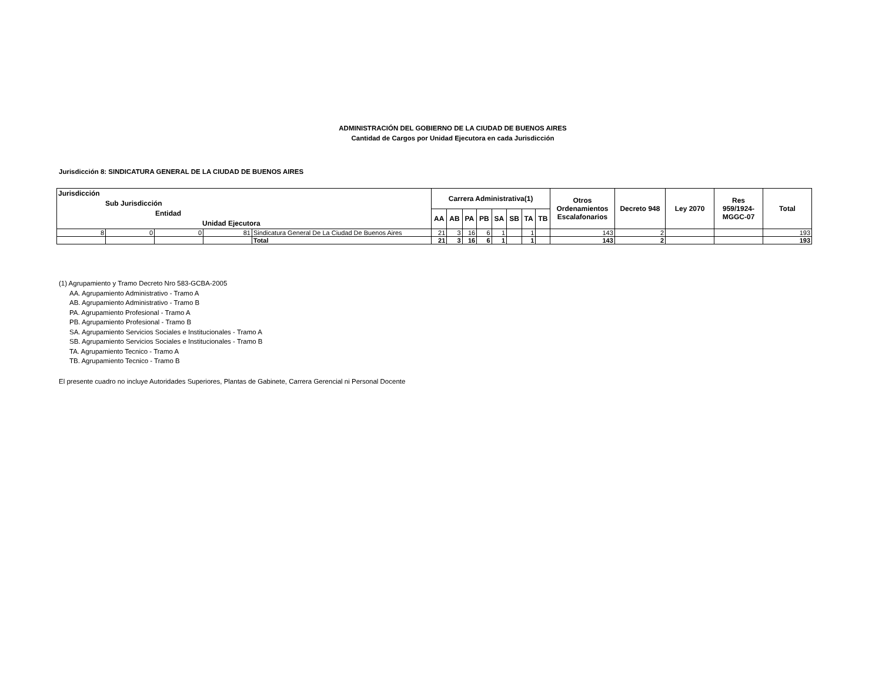ADMINISTRACIÓN DEL GOBIERNO DE LA CIUDAD DE BUENOS AIRES
Cantidad de Cargos por Unidad Ejecutora en cada Jurisdicción
Jurisdicción 8: SINDICATURA GENERAL DE LA CIUDAD DE BUENOS AIRES
| Jurisdicción Sub Jurisdicción Entidad Unidad Ejecutora | | | | | Carrera Administrativa(1) | | | | | | | | Otros Ordenamientos Escalafonarios | Decreto 948 | Ley 2070 | Res 959/1924- MGGC-07 | Total |
| --- | --- | --- | --- | --- | --- | --- | --- | --- | --- | --- | --- | --- | --- | --- | --- | --- | --- |
| | | | | | AA | AB | PA | PB | SA | SB | TA | TB | | | | | |
| 8 | 0 | 0 | 81 | Sindicatura General De La Ciudad De Buenos Aires | 21 | 3 | 16 | 6 | 1 | | 1 | | 143 | 2 | | | 193 |
| | | | | Total | 21 | 3 | 16 | 6 | 1 | | 1 | | 143 | 2 | | | 193 |
(1) Agrupamiento y Tramo Decreto Nro 583-GCBA-2005
AA. Agrupamiento Administrativo - Tramo A
AB. Agrupamiento Administrativo - Tramo B
PA. Agrupamiento Profesional - Tramo A
PB. Agrupamiento Profesional - Tramo B
SA. Agrupamiento Servicios Sociales e Institucionales - Tramo A
SB. Agrupamiento Servicios Sociales e Institucionales - Tramo B
TA. Agrupamiento Tecnico - Tramo A
TB. Agrupamiento Tecnico - Tramo B
El presente cuadro no incluye Autoridades Superiores, Plantas de Gabinete, Carrera Gerencial ni Personal Docente